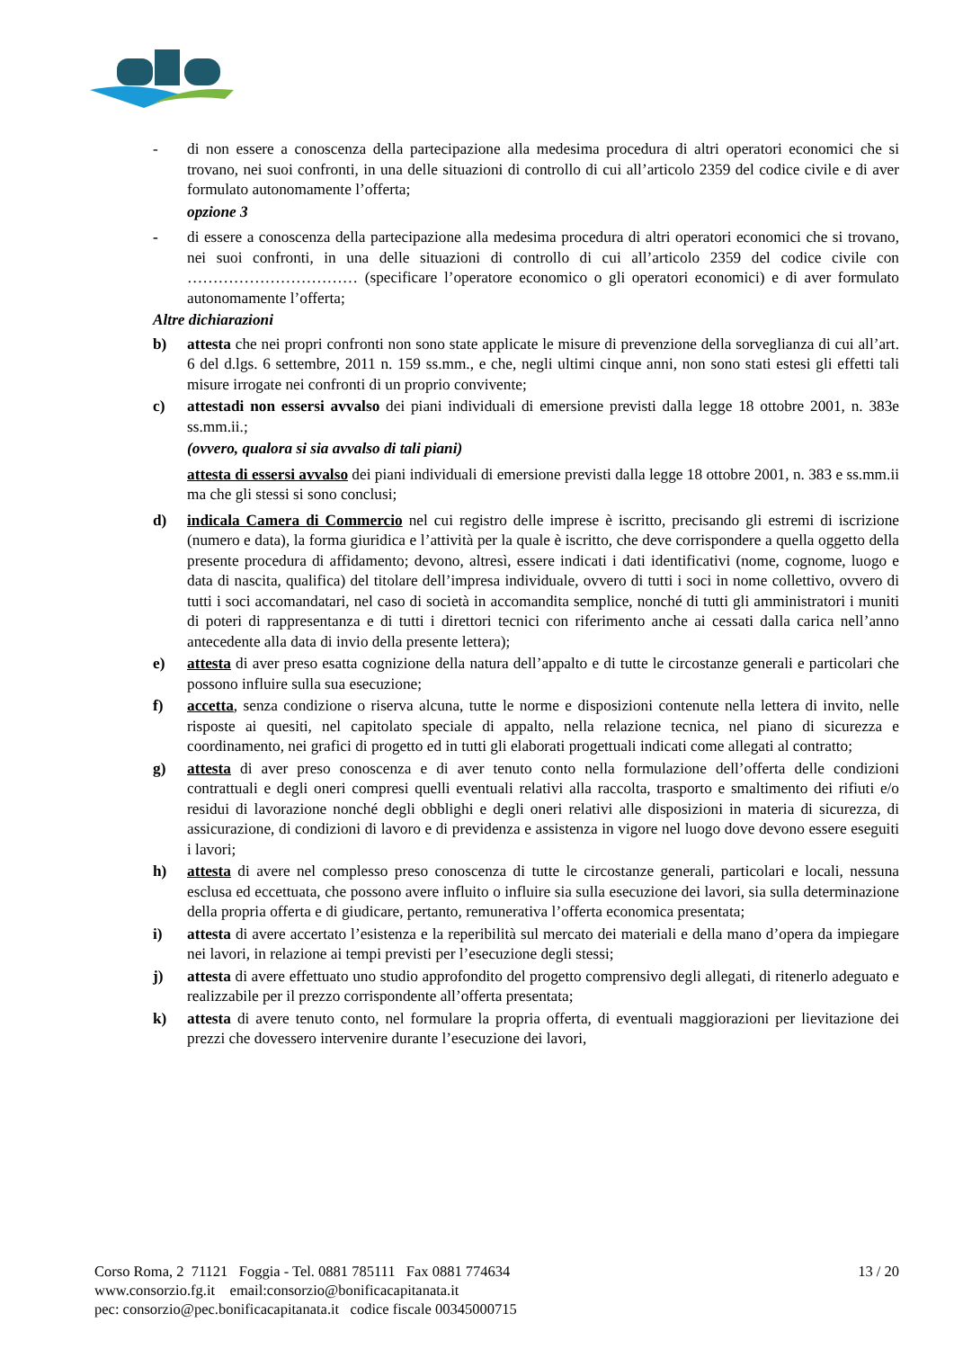- di non essere a conoscenza della partecipazione alla medesima procedura di altri operatori economici che si trovano, nei suoi confronti, in una delle situazioni di controllo di cui all’articolo 2359 del codice civile e di aver formulato autonomamente l’offerta;
opzione 3
- di essere a conoscenza della partecipazione alla medesima procedura di altri operatori economici che si trovano, nei suoi confronti, in una delle situazioni di controllo di cui all’articolo 2359 del codice civile con …………………………… (specificare l’operatore economico o gli operatori economici) e di aver formulato autonomamente l’offerta;
Altre dichiarazioni
b) attesta che nei propri confronti non sono state applicate le misure di prevenzione della sorveglianza di cui all’art. 6 del d.lgs. 6 settembre, 2011 n. 159 ss.mm., e che, negli ultimi cinque anni, non sono stati estesi gli effetti tali misure irrogate nei confronti di un proprio convivente;
c) attestadi non essersi avvalso dei piani individuali di emersione previsti dalla legge 18 ottobre 2001, n. 383e ss.mm.ii.;
(ovvero, qualora si sia avvalso di tali piani)
attesta di essersi avvalso dei piani individuali di emersione previsti dalla legge 18 ottobre 2001, n. 383 e ss.mm.ii ma che gli stessi si sono conclusi;
d) indicala Camera di Commercio nel cui registro delle imprese è iscritto, precisando gli estremi di iscrizione (numero e data), la forma giuridica e l’attività per la quale è iscritto, che deve corrispondere a quella oggetto della presente procedura di affidamento; devono, altresì, essere indicati i dati identificativi (nome, cognome, luogo e data di nascita, qualifica) del titolare dell’impresa individuale, ovvero di tutti i soci in nome collettivo, ovvero di tutti i soci accomandatari, nel caso di società in accomandita semplice, nonché di tutti gli amministratori i muniti di poteri di rappresentanza e di tutti i direttori tecnici con riferimento anche ai cessati dalla carica nell’anno antecedente alla data di invio della presente lettera);
e) attesta di aver preso esatta cognizione della natura dell’appalto e di tutte le circostanze generali e particolari che possono influire sulla sua esecuzione;
f) accetta, senza condizione o riserva alcuna, tutte le norme e disposizioni contenute nella lettera di invito, nelle risposte ai quesiti, nel capitolato speciale di appalto, nella relazione tecnica, nel piano di sicurezza e coordinamento, nei grafici di progetto ed in tutti gli elaborati progettuali indicati come allegati al contratto;
g) attesta di aver preso conoscenza e di aver tenuto conto nella formulazione dell’offerta delle condizioni contrattuali e degli oneri compresi quelli eventuali relativi alla raccolta, trasporto e smaltimento dei rifiuti e/o residui di lavorazione nonché degli obblighi e degli oneri relativi alle disposizioni in materia di sicurezza, di assicurazione, di condizioni di lavoro e di previdenza e assistenza in vigore nel luogo dove devono essere eseguiti i lavori;
h) attesta di avere nel complesso preso conoscenza di tutte le circostanze generali, particolari e locali, nessuna esclusa ed eccettuata, che possono avere influito o influire sia sulla esecuzione dei lavori, sia sulla determinazione della propria offerta e di giudicare, pertanto, remunerativa l’offerta economica presentata;
i) attesta di avere accertato l’esistenza e la reperibilità sul mercato dei materiali e della mano d’opera da impiegare nei lavori, in relazione ai tempi previsti per l’esecuzione degli stessi;
j) attesta di avere effettuato uno studio approfondito del progetto comprensivo degli allegati, di ritenerlo adeguato e realizzabile per il prezzo corrispondente all’offerta presentata;
k) attesta di avere tenuto conto, nel formulare la propria offerta, di eventuali maggiorazioni per lievitazione dei prezzi che dovessero intervenire durante l’esecuzione dei lavori,
Corso Roma, 2 71121 Foggia - Tel. 0881 785111 Fax 0881 774634
www.consorzio.fg.it email:consorzio@bonificacapitanata.it
pec: consorzio@pec.bonificacapitanata.it codice fiscale 00345000715
13 / 20